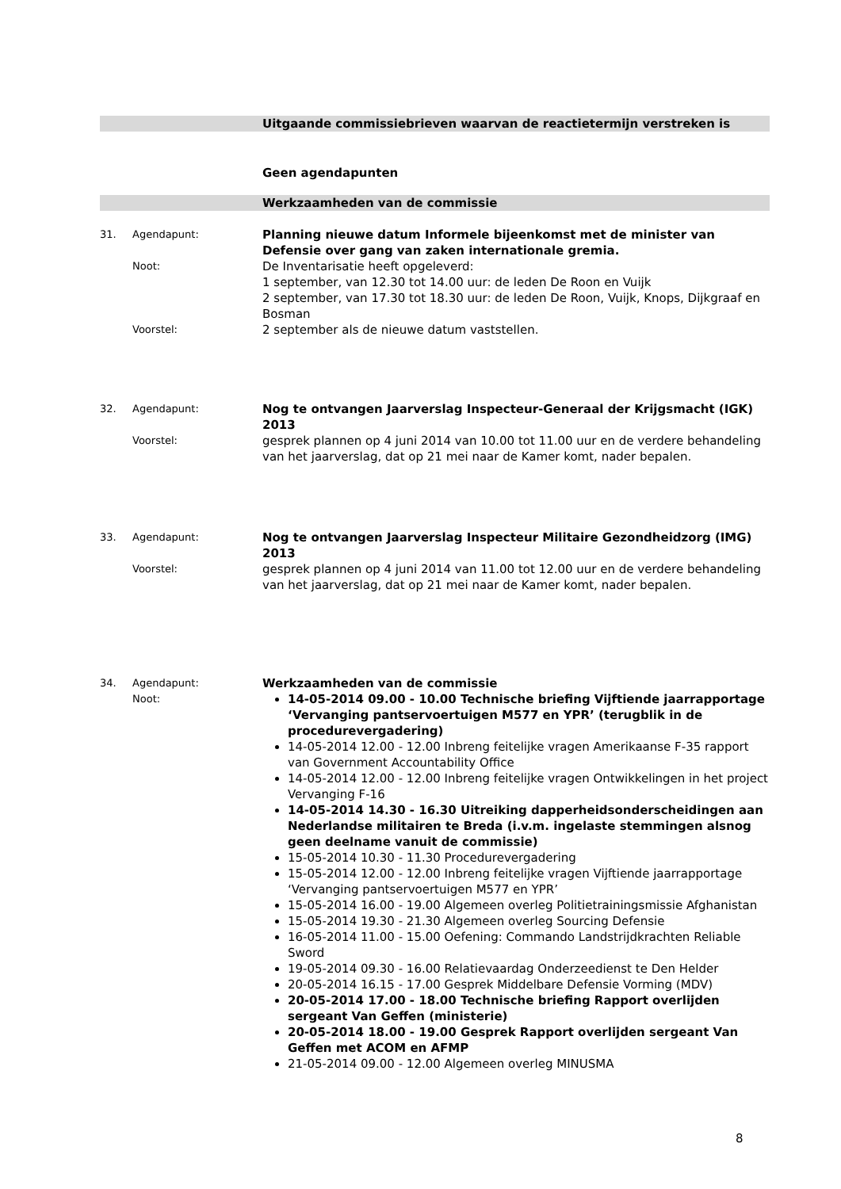Uitgaande commissiebrieven waarvan de reactietermijn verstreken is
Geen agendapunten
Werkzaamheden van de commissie
31. Agendapunt:
Planning nieuwe datum Informele bijeenkomst met de minister van Defensie over gang van zaken internationale gremia.
Noot:
De Inventarisatie heeft opgeleverd:
1 september, van 12.30 tot 14.00 uur: de leden De Roon en Vuijk
2 september, van 17.30 tot 18.30 uur: de leden De Roon, Vuijk, Knops, Dijkgraaf en Bosman
Voorstel:
2 september als de nieuwe datum vaststellen.
32. Agendapunt:
Nog te ontvangen Jaarverslag Inspecteur-Generaal der Krijgsmacht (IGK) 2013
Voorstel:
gesprek plannen op 4 juni 2014 van 10.00 tot 11.00 uur en de verdere behandeling van het jaarverslag, dat op 21 mei naar de Kamer komt, nader bepalen.
33. Agendapunt:
Nog te ontvangen Jaarverslag Inspecteur Militaire Gezondheidzorg (IMG) 2013
Voorstel:
gesprek plannen op 4 juni 2014 van 11.00 tot 12.00 uur en de verdere behandeling van het jaarverslag, dat op 21 mei naar de Kamer komt, nader bepalen.
34. Agendapunt:
Werkzaamheden van de commissie
Noot:
14-05-2014 09.00 - 10.00 Technische briefing Vijftiende jaarrapportage ‘Vervanging pantservoertuigen M577 en YPR’ (terugblik in de procedurevergadering)
14-05-2014 12.00 - 12.00 Inbreng feitelijke vragen Amerikaanse F-35 rapport van Government Accountability Office
14-05-2014 12.00 - 12.00 Inbreng feitelijke vragen Ontwikkelingen in het project Vervanging F-16
14-05-2014 14.30 - 16.30 Uitreiking dapperheidsonderscheidingen aan Nederlandse militairen te Breda (i.v.m. ingelaste stemmingen alsnog geen deelname vanuit de commissie)
15-05-2014 10.30 - 11.30 Procedurevergadering
15-05-2014 12.00 - 12.00 Inbreng feitelijke vragen Vijftiende jaarrapportage ‘Vervanging pantservoertuigen M577 en YPR’
15-05-2014 16.00 - 19.00 Algemeen overleg Politietrainingsmissie Afghanistan
15-05-2014 19.30 - 21.30 Algemeen overleg Sourcing Defensie
16-05-2014 11.00 - 15.00 Oefening: Commando Landstrijdkrachten Reliable Sword
19-05-2014 09.30 - 16.00 Relatievaardag Onderzeedienst te Den Helder
20-05-2014 16.15 - 17.00 Gesprek Middelbare Defensie Vorming (MDV)
20-05-2014 17.00 - 18.00 Technische briefing Rapport overlijden sergeant Van Geffen (ministerie)
20-05-2014 18.00 - 19.00 Gesprek Rapport overlijden sergeant Van Geffen met ACOM en AFMP
21-05-2014 09.00 - 12.00 Algemeen overleg MINUSMA
8